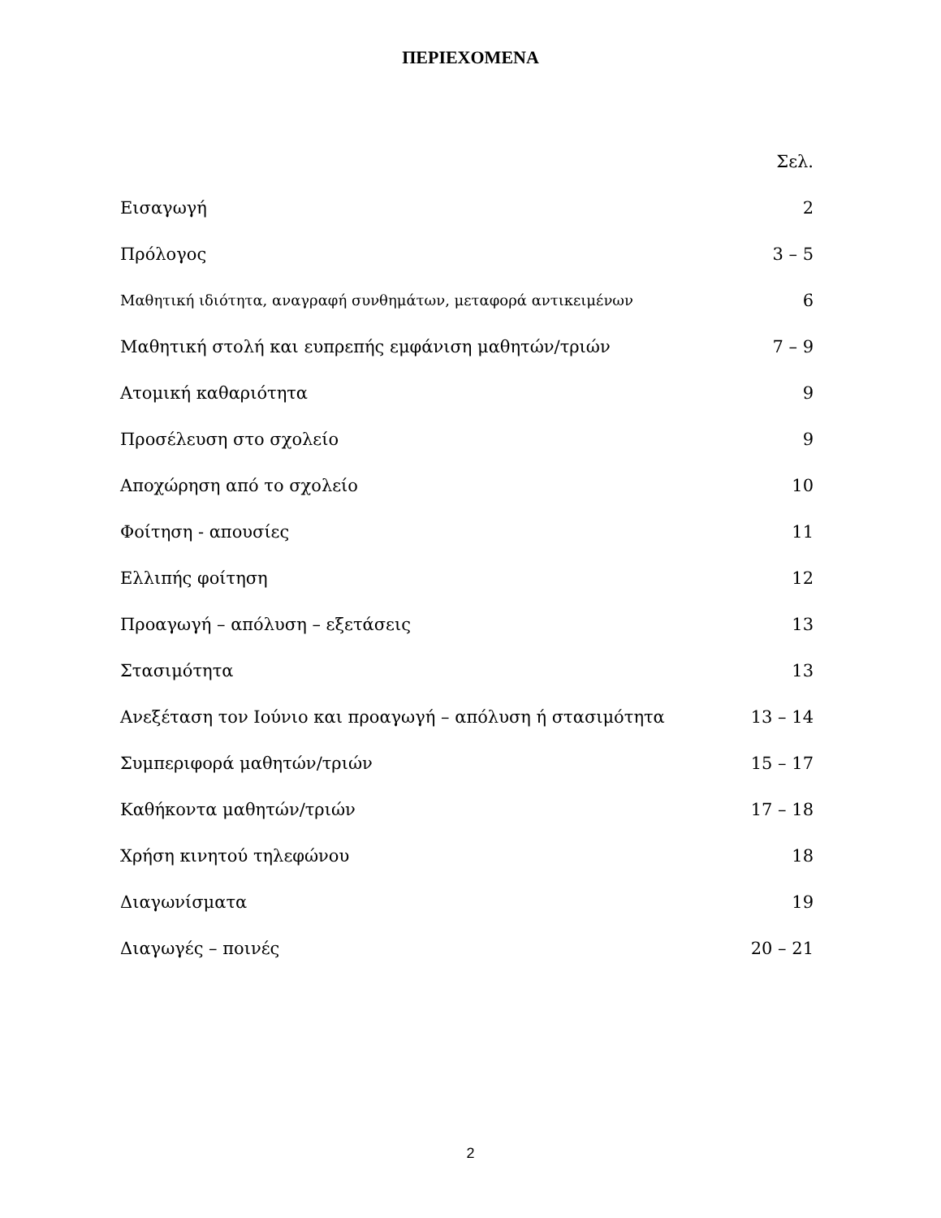ΠΕΡΙΕΧΟΜΕΝΑ
| | Σελ. |
| Εισαγωγή | 2 |
| Πρόλογος | 3 – 5 |
| Μαθητική ιδιότητα, αναγραφή συνθημάτων, μεταφορά αντικειμένων | 6 |
| Μαθητική στολή και ευπρεπής εμφάνιση μαθητών/τριών | 7 – 9 |
| Ατομική καθαριότητα | 9 |
| Προσέλευση στο σχολείο | 9 |
| Αποχώρηση από το σχολείο | 10 |
| Φοίτηση - απουσίες | 11 |
| Ελλιπής φοίτηση | 12 |
| Προαγωγή – απόλυση – εξετάσεις | 13 |
| Στασιμότητα | 13 |
| Ανεξέταση τον Ιούνιο και προαγωγή – απόλυση ή στασιμότητα | 13 – 14 |
| Συμπεριφορά μαθητών/τριών | 15 – 17 |
| Καθήκοντα μαθητών/τριών | 17 – 18 |
| Χρήση κινητού τηλεφώνου | 18 |
| Διαγωνίσματα | 19 |
| Διαγωγές – ποινές | 20 – 21 |
2